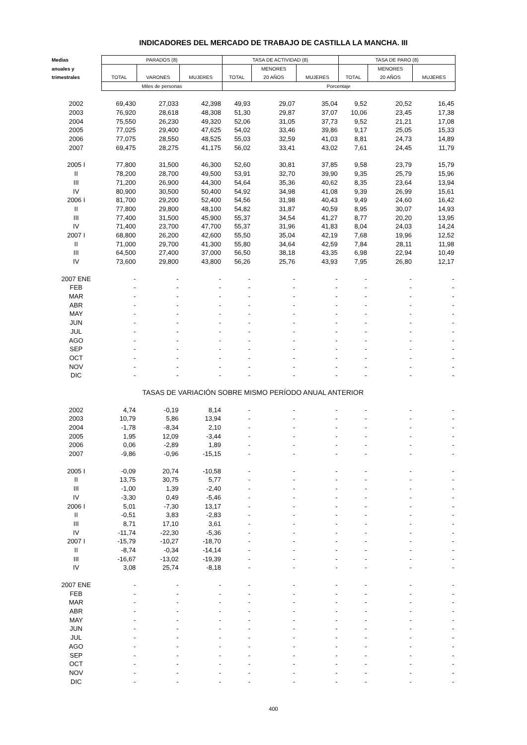INDICADORES DEL MERCADO DE TRABAJO DE CASTILLA LA MANCHA. III
| Medias | PARADOS (8) | | | TASA DE ACTIVIDAD (8) | | | TASA DE PARO (8) | | |
| --- | --- | --- | --- | --- | --- | --- | --- | --- | --- |
| anuales y | | | | | MENORES | | | MENORES | |
| trimestrales | TOTAL | VARONES | MUJERES | TOTAL | 20 AÑOS | MUJERES | TOTAL | 20 AÑOS | MUJERES |
| | Miles de personas | | | Porcentaje | | | | | |
| 2002 | 69,430 | 27,033 | 42,398 | 49,93 | 29,07 | 35,04 | 9,52 | 20,52 | 16,45 |
| 2003 | 76,920 | 28,618 | 48,308 | 51,30 | 29,87 | 37,07 | 10,06 | 23,45 | 17,38 |
| 2004 | 75,550 | 26,230 | 49,320 | 52,06 | 31,05 | 37,73 | 9,52 | 21,21 | 17,08 |
| 2005 | 77,025 | 29,400 | 47,625 | 54,02 | 33,46 | 39,86 | 9,17 | 25,05 | 15,33 |
| 2006 | 77,075 | 28,550 | 48,525 | 55,03 | 32,59 | 41,03 | 8,81 | 24,73 | 14,89 |
| 2007 | 69,475 | 28,275 | 41,175 | 56,02 | 33,41 | 43,02 | 7,61 | 24,45 | 11,79 |
| 2005 I | 77,800 | 31,500 | 46,300 | 52,60 | 30,81 | 37,85 | 9,58 | 23,79 | 15,79 |
| II | 78,200 | 28,700 | 49,500 | 53,91 | 32,70 | 39,90 | 9,35 | 25,79 | 15,96 |
| III | 71,200 | 26,900 | 44,300 | 54,64 | 35,36 | 40,62 | 8,35 | 23,64 | 13,94 |
| IV | 80,900 | 30,500 | 50,400 | 54,92 | 34,98 | 41,08 | 9,39 | 26,99 | 15,61 |
| 2006 I | 81,700 | 29,200 | 52,400 | 54,56 | 31,98 | 40,43 | 9,49 | 24,60 | 16,42 |
| II | 77,800 | 29,800 | 48,100 | 54,82 | 31,87 | 40,59 | 8,95 | 30,07 | 14,93 |
| III | 77,400 | 31,500 | 45,900 | 55,37 | 34,54 | 41,27 | 8,77 | 20,20 | 13,95 |
| IV | 71,400 | 23,700 | 47,700 | 55,37 | 31,96 | 41,83 | 8,04 | 24,03 | 14,24 |
| 2007 I | 68,800 | 26,200 | 42,600 | 55,50 | 35,04 | 42,19 | 7,68 | 19,96 | 12,52 |
| II | 71,000 | 29,700 | 41,300 | 55,80 | 34,64 | 42,59 | 7,84 | 28,11 | 11,98 |
| III | 64,500 | 27,400 | 37,000 | 56,50 | 38,18 | 43,35 | 6,98 | 22,94 | 10,49 |
| IV | 73,600 | 29,800 | 43,800 | 56,26 | 25,76 | 43,93 | 7,95 | 26,80 | 12,17 |
| 2007 ENE | - | - | - | - | - | - | - | - | - |
| FEB | - | - | - | - | - | - | - | - | - |
| MAR | - | - | - | - | - | - | - | - | - |
| ABR | - | - | - | - | - | - | - | - | - |
| MAY | - | - | - | - | - | - | - | - | - |
| JUN | - | - | - | - | - | - | - | - | - |
| JUL | - | - | - | - | - | - | - | - | - |
| AGO | - | - | - | - | - | - | - | - | - |
| SEP | - | - | - | - | - | - | - | - | - |
| OCT | - | - | - | - | - | - | - | - | - |
| NOV | - | - | - | - | - | - | - | - | - |
| DIC | - | - | - | - | - | - | - | - | - |
| TASAS DE VARIACIÓN SOBRE MISMO PERÍODO ANUAL ANTERIOR | | | | | | | | | |
| 2002 | 4,74 | -0,19 | 8,14 | - | - | - | - | - | - |
| 2003 | 10,79 | 5,86 | 13,94 | - | - | - | - | - | - |
| 2004 | -1,78 | -8,34 | 2,10 | - | - | - | - | - | - |
| 2005 | 1,95 | 12,09 | -3,44 | - | - | - | - | - | - |
| 2006 | 0,06 | -2,89 | 1,89 | - | - | - | - | - | - |
| 2007 | -9,86 | -0,96 | -15,15 | - | - | - | - | - | - |
| 2005 I | -0,09 | 20,74 | -10,58 | - | - | - | - | - | - |
| II | 13,75 | 30,75 | 5,77 | - | - | - | - | - | - |
| III | -1,00 | 1,39 | -2,40 | - | - | - | - | - | - |
| IV | -3,30 | 0,49 | -5,46 | - | - | - | - | - | - |
| 2006 I | 5,01 | -7,30 | 13,17 | - | - | - | - | - | - |
| II | -0,51 | 3,83 | -2,83 | - | - | - | - | - | - |
| III | 8,71 | 17,10 | 3,61 | - | - | - | - | - | - |
| IV | -11,74 | -22,30 | -5,36 | - | - | - | - | - | - |
| 2007 I | -15,79 | -10,27 | -18,70 | - | - | - | - | - | - |
| II | -8,74 | -0,34 | -14,14 | - | - | - | - | - | - |
| III | -16,67 | -13,02 | -19,39 | - | - | - | - | - | - |
| IV | 3,08 | 25,74 | -8,18 | - | - | - | - | - | - |
| 2007 ENE | - | - | - | - | - | - | - | - | - |
| FEB | - | - | - | - | - | - | - | - | - |
| MAR | - | - | - | - | - | - | - | - | - |
| ABR | - | - | - | - | - | - | - | - | - |
| MAY | - | - | - | - | - | - | - | - | - |
| JUN | - | - | - | - | - | - | - | - | - |
| JUL | - | - | - | - | - | - | - | - | - |
| AGO | - | - | - | - | - | - | - | - | - |
| SEP | - | - | - | - | - | - | - | - | - |
| OCT | - | - | - | - | - | - | - | - | - |
| NOV | - | - | - | - | - | - | - | - | - |
| DIC | - | - | - | - | - | - | - | - | - |
400